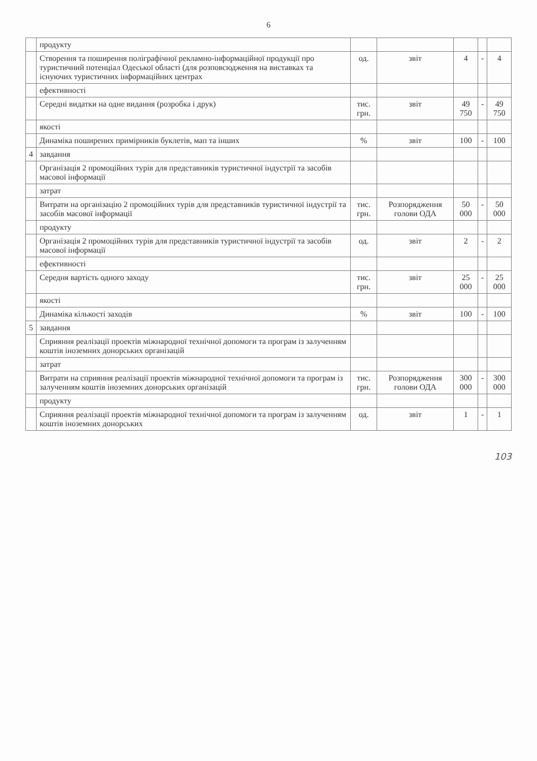6
| | продукту | | | | | |
| | Створення та поширення поліграфічної рекламно-інформаційної продукції про туристичний потенціал Одеської області (для розповсюдження на виставках та існуючих туристичних інформаційних центрах | од. | звіт | 4 | - | 4 |
| | ефективності | | | | | |
| | Середні видатки на одне видання (розробка і друк) | тис. грн. | звіт | 49 750 | - | 49 750 |
| | якості | | | | | |
| | Динаміка поширених примірників буклетів, мап та інших | % | звіт | 100 | - | 100 |
| 4 | завдання | | | | | |
| | Організація 2 промоційних турів для представників туристичної індустрії та засобів масової інформації | | | | | |
| | затрат | | | | | |
| | Витрати на організацію 2 промоційних турів для представників туристичної індустрії та засобів масової інформації | тис. грн. | Розпорядження голови ОДА | 50 000 | - | 50 000 |
| | продукту | | | | | |
| | Організація 2 промоційних турів для представників туристичної індустрії та засобів масової інформації | од. | звіт | 2 | - | 2 |
| | ефективності | | | | | |
| | Середня вартість одного заходу | тис. грн. | звіт | 25 000 | - | 25 000 |
| | якості | | | | | |
| | Динаміка кількості заходів | % | звіт | 100 | - | 100 |
| 5 | завдання | | | | | |
| | Сприяння реалізації проектів міжнародної технічної допомоги та програм із залученням коштів іноземних донорських організацій | | | | | |
| | затрат | | | | | |
| | Витрати на сприяння реалізації проектів міжнародної технічної допомоги та програм із залученням коштів іноземних донорських організацій | тис. грн. | Розпорядження голови ОДА | 300 000 | - | 300 000 |
| | продукту | | | | | |
| | Сприяння реалізації проектів міжнародної технічної допомоги та програм із залученням коштів іноземних донорських | од. | звіт | 1 | - | 1 |
103